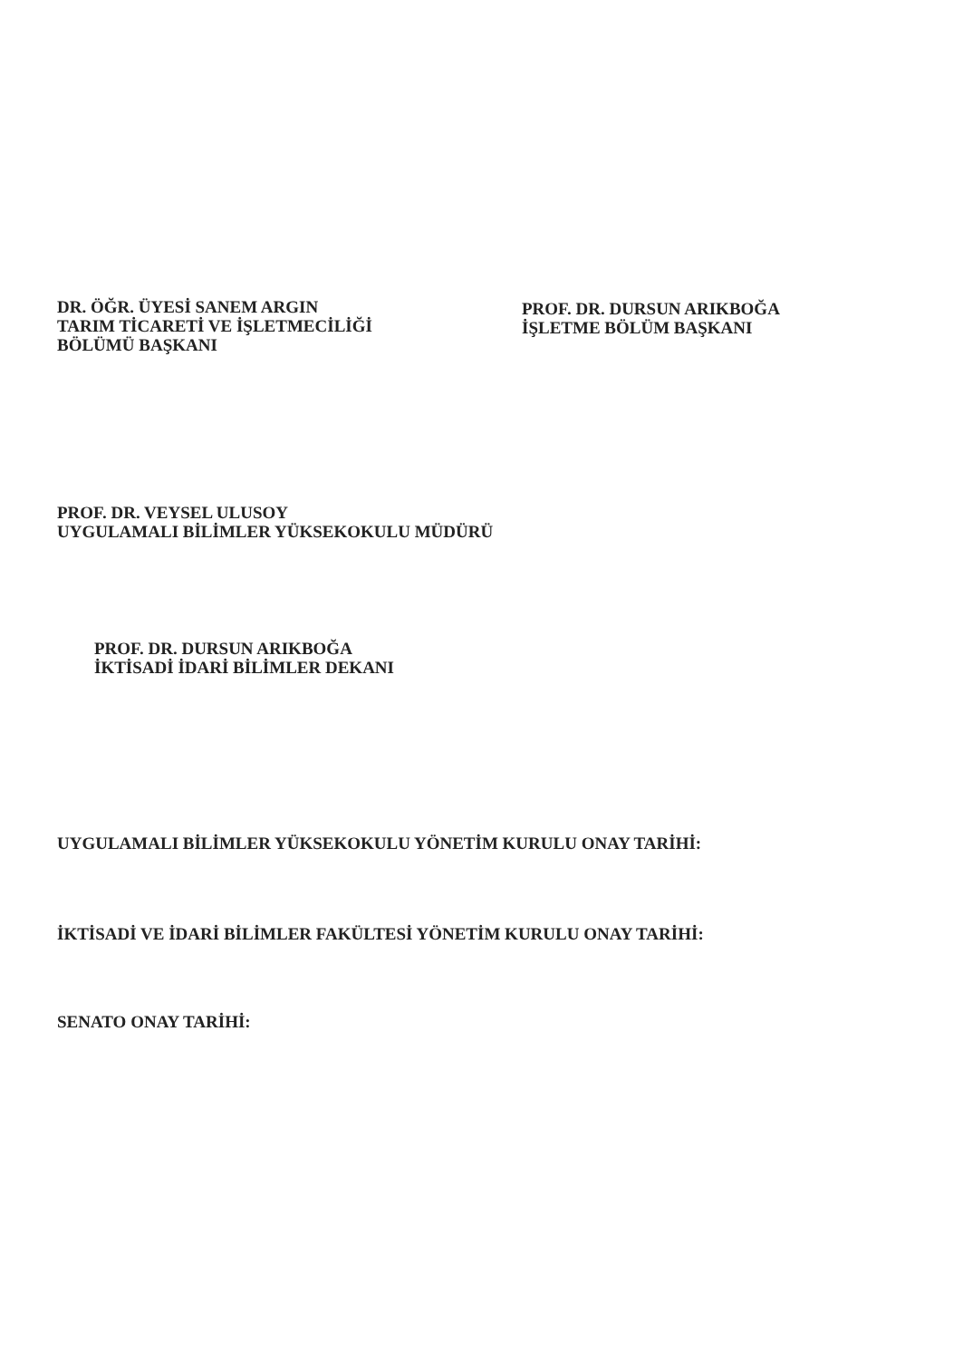DR. ÖĞR. ÜYESİ SANEM ARGIN
TARIM TİCARETİ VE İŞLETMECİLİĞİ
BÖLÜMÜ BAŞKANI
PROF. DR. DURSUN ARIKBOĞA
İŞLETME BÖLÜM BAŞKANI
PROF. DR. VEYSEL ULUSOY
UYGULAMALI BİLİMLER YÜKSEKOKULU MÜDÜRÜ
PROF. DR. DURSUN ARIKBOĞA
İKTİSADİ İDARİ BİLİMLER DEKANI
UYGULAMALI BİLİMLER YÜKSEKOKULU YÖNETİM KURULU ONAY TARİHİ:
İKTİSADİ VE İDARİ BİLİMLER FAKÜLTESİ YÖNETİM KURULU ONAY TARİHİ:
SENATO ONAY TARİHİ: